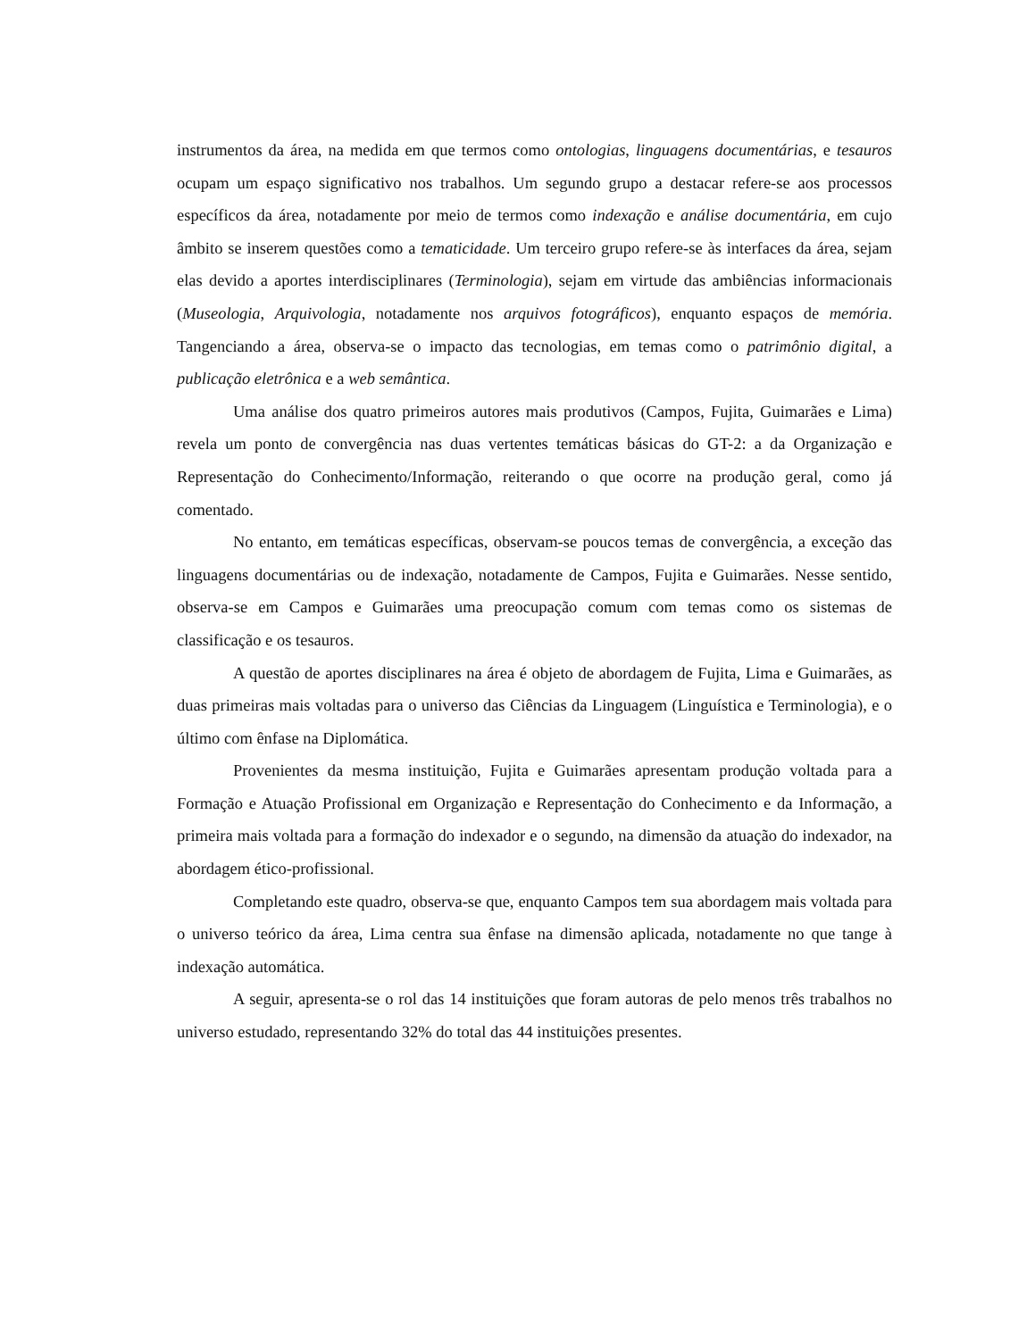instrumentos da área, na medida em que termos como ontologias, linguagens documentárias, e tesauros ocupam um espaço significativo nos trabalhos. Um segundo grupo a destacar refere-se aos processos específicos da área, notadamente por meio de termos como indexação e análise documentária, em cujo âmbito se inserem questões como a tematicidade. Um terceiro grupo refere-se às interfaces da área, sejam elas devido a aportes interdisciplinares (Terminologia), sejam em virtude das ambiências informacionais (Museologia, Arquivologia, notadamente nos arquivos fotográficos), enquanto espaços de memória. Tangenciando a área, observa-se o impacto das tecnologias, em temas como o patrimônio digital, a publicação eletrônica e a web semântica.
Uma análise dos quatro primeiros autores mais produtivos (Campos, Fujita, Guimarães e Lima) revela um ponto de convergência nas duas vertentes temáticas básicas do GT-2: a da Organização e Representação do Conhecimento/Informação, reiterando o que ocorre na produção geral, como já comentado.
No entanto, em temáticas específicas, observam-se poucos temas de convergência, a exceção das linguagens documentárias ou de indexação, notadamente de Campos, Fujita e Guimarães. Nesse sentido, observa-se em Campos e Guimarães uma preocupação comum com temas como os sistemas de classificação e os tesauros.
A questão de aportes disciplinares na área é objeto de abordagem de Fujita, Lima e Guimarães, as duas primeiras mais voltadas para o universo das Ciências da Linguagem (Linguística e Terminologia), e o último com ênfase na Diplomática.
Provenientes da mesma instituição, Fujita e Guimarães apresentam produção voltada para a Formação e Atuação Profissional em Organização e Representação do Conhecimento e da Informação, a primeira mais voltada para a formação do indexador e o segundo, na dimensão da atuação do indexador, na abordagem ético-profissional.
Completando este quadro, observa-se que, enquanto Campos tem sua abordagem mais voltada para o universo teórico da área, Lima centra sua ênfase na dimensão aplicada, notadamente no que tange à indexação automática.
A seguir, apresenta-se o rol das 14 instituições que foram autoras de pelo menos três trabalhos no universo estudado, representando 32% do total das 44 instituições presentes.